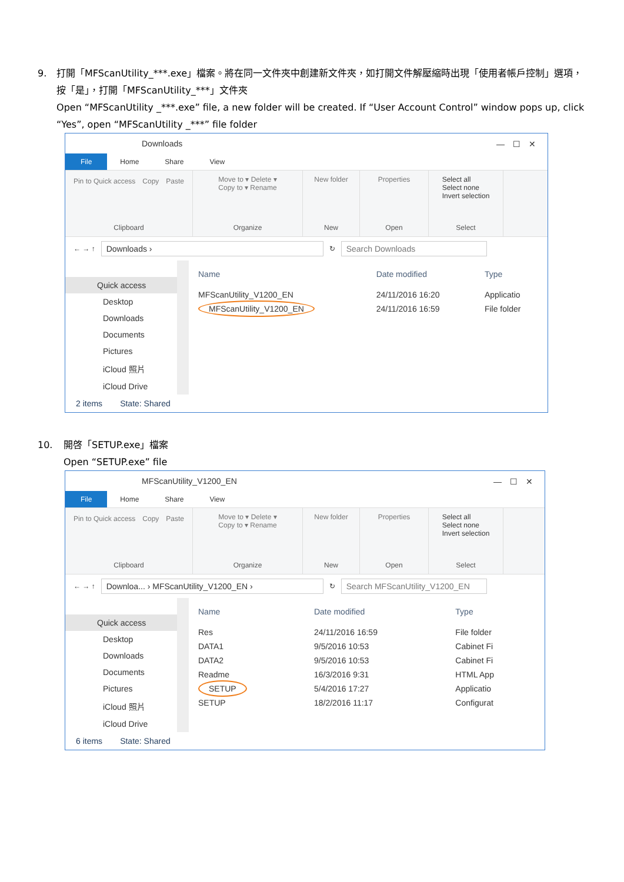9. 打開「MFScanUtility_***.exe」檔案。將在同一文件夾中創建新文件夾，如打開文件解壓縮時出現「使用者帳戶控制」選項，按「是」，打開「MFScanUtility_***」文件夾
Open “MFScanUtility _***.exe” file, a new folder will be created. If “User Account Control” window pops up, click “Yes”, open “MFScanUtility _***” file folder
Downloads —　☐　✕
File Home Share View
Pin to Quick access　Copy　Paste
Clipboard
Move to ▾ Delete ▾
Copy to ▾ Rename
Organize
New folder
New
Properties
Open
Select all
Select none
Invert selection
Select
← → ↑ Downloads › ↻ Search Downloads
Quick access
Desktop
Downloads
Documents
Pictures
iCloud 照片
iCloud Drive
| Name | Date modified | Type |
| --- | --- | --- |
| MFScanUtility_V1200_EN | 24/11/2016 16:20 | Applicatio |
| MFScanUtility_V1200_EN | 24/11/2016 16:59 | File folder |
2 items State: Shared
10. 開啓「SETUP.exe」檔案
Open “SETUP.exe” file
MFScanUtility_V1200_EN —　☐　✕
File Home Share View
Pin to Quick access　Copy　Paste
Clipboard
Move to ▾ Delete ▾
Copy to ▾ Rename
Organize
New folder
New
Properties
Open
Select all
Select none
Invert selection
Select
← → ↑ Downloa... › MFScanUtility_V1200_EN › ↻ Search MFScanUtility_V1200_EN
Quick access
Desktop
Downloads
Documents
Pictures
iCloud 照片
iCloud Drive
| Name | Date modified | Type |
| --- | --- | --- |
| Res | 24/11/2016 16:59 | File folder |
| DATA1 | 9/5/2016 10:53 | Cabinet Fi |
| DATA2 | 9/5/2016 10:53 | Cabinet Fi |
| Readme | 16/3/2016 9:31 | HTML App |
| SETUP | 5/4/2016 17:27 | Applicatio |
| SETUP | 18/2/2016 11:17 | Configurat |
6 items State: Shared